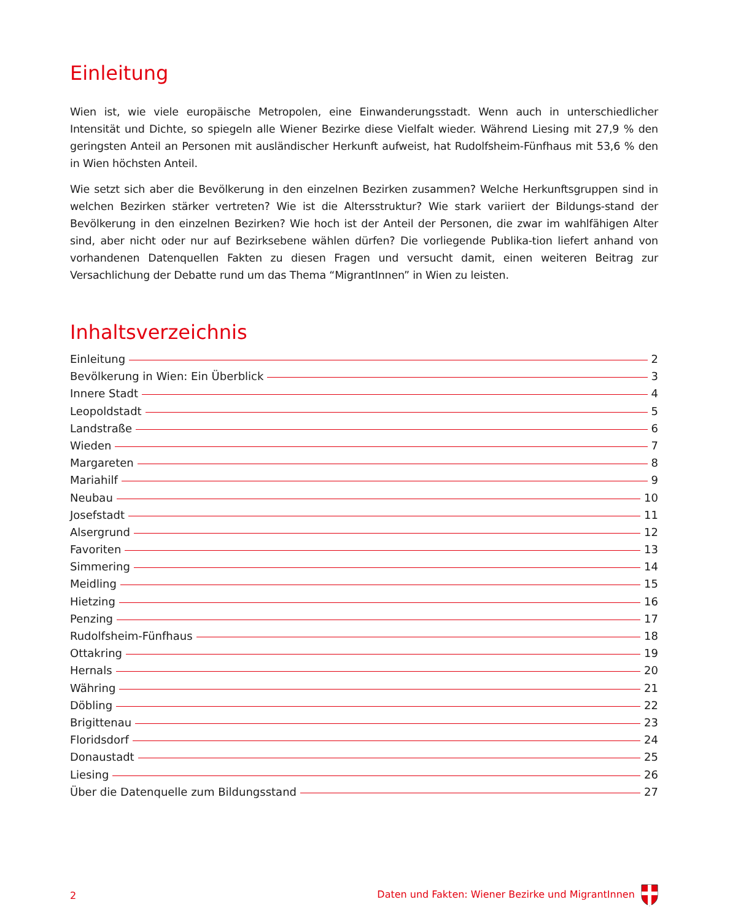Einleitung
Wien ist, wie viele europäische Metropolen, eine Einwanderungsstadt. Wenn auch in unterschiedlicher Intensität und Dichte, so spiegeln alle Wiener Bezirke diese Vielfalt wieder. Während Liesing mit 27,9 % den geringsten Anteil an Personen mit ausländischer Herkunft aufweist, hat Rudolfsheim-Fünfhaus mit 53,6 % den in Wien höchsten Anteil.
Wie setzt sich aber die Bevölkerung in den einzelnen Bezirken zusammen? Welche Herkunftsgruppen sind in welchen Bezirken stärker vertreten? Wie ist die Altersstruktur? Wie stark variiert der Bildungs-stand der Bevölkerung in den einzelnen Bezirken? Wie hoch ist der Anteil der Personen, die zwar im wahlfähigen Alter sind, aber nicht oder nur auf Bezirksebene wählen dürfen? Die vorliegende Publika-tion liefert anhand von vorhandenen Datenquellen Fakten zu diesen Fragen und versucht damit, einen weiteren Beitrag zur Versachlichung der Debatte rund um das Thema “MigrantInnen” in Wien zu leisten.
Inhaltsverzeichnis
Einleitung 2
Bevölkerung in Wien: Ein Überblick 3
Innere Stadt 4
Leopoldstadt 5
Landstraße 6
Wieden 7
Margareten 8
Mariahilf 9
Neubau 10
Josefstadt 11
Alsergrund 12
Favoriten 13
Simmering 14
Meidling 15
Hietzing 16
Penzing 17
Rudolfsheim-Fünfhaus 18
Ottakring 19
Hernals 20
Währing 21
Döbling 22
Brigittenau 23
Floridsdorf 24
Donaustadt 25
Liesing 26
Über die Datenquelle zum Bildungsstand 27
2 Daten und Fakten: Wiener Bezirke und MigrantInnen